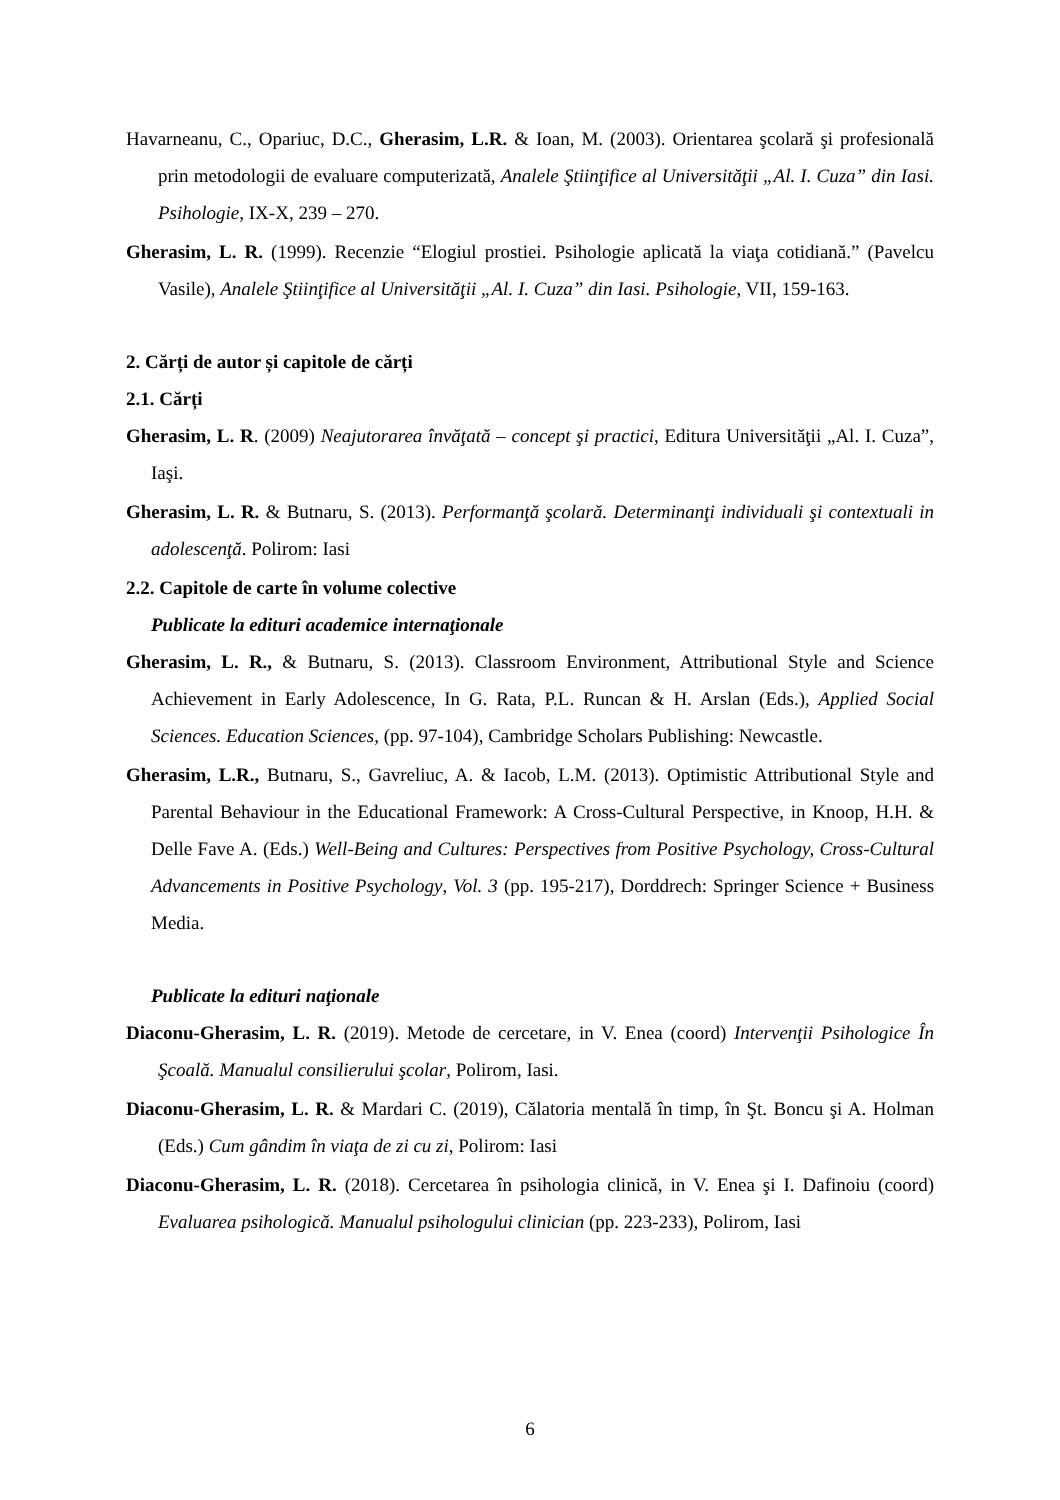Havarneanu, C., Opariuc, D.C., Gherasim, L.R. & Ioan, M. (2003). Orientarea şcolară şi profesională prin metodologii de evaluare computerizată, Analele Ştiinţifice al Universităţii „Al. I. Cuza” din Iasi. Psihologie, IX-X, 239 – 270.
Gherasim, L. R. (1999). Recenzie “Elogiul prostiei. Psihologie aplicată la viaţa cotidiană.” (Pavelcu Vasile), Analele Ştiinţifice al Universităţii „Al. I. Cuza” din Iasi. Psihologie, VII, 159-163.
2. Cărți de autor și capitole de cărți
2.1. Cărți
Gherasim, L. R. (2009) Neajutorarea învăţată – concept şi practici, Editura Universităţii „Al. I. Cuza”, Iaşi.
Gherasim, L. R. & Butnaru, S. (2013). Performanţă şcolară. Determinanţi individuali şi contextuali in adolescenţă. Polirom: Iasi
2.2. Capitole de carte în volume colective
Publicate la edituri academice internaţionale
Gherasim, L. R., & Butnaru, S. (2013). Classroom Environment, Attributional Style and Science Achievement in Early Adolescence, In G. Rata, P.L. Runcan & H. Arslan (Eds.), Applied Social Sciences. Education Sciences, (pp. 97-104), Cambridge Scholars Publishing: Newcastle.
Gherasim, L.R., Butnaru, S., Gavreliuc, A. & Iacob, L.M. (2013). Optimistic Attributional Style and Parental Behaviour in the Educational Framework: A Cross-Cultural Perspective, in Knoop, H.H. & Delle Fave A. (Eds.) Well-Being and Cultures: Perspectives from Positive Psychology, Cross-Cultural Advancements in Positive Psychology, Vol. 3 (pp. 195-217), Dorddrech: Springer Science + Business Media.
Publicate la edituri naţionale
Diaconu-Gherasim, L. R. (2019). Metode de cercetare, in V. Enea (coord) Intervenţii Psihologice În Şcoală. Manualul consilierului şcolar, Polirom, Iasi.
Diaconu-Gherasim, L. R. & Mardari C. (2019), Călatoria mentală în timp, în Şt. Boncu şi A. Holman (Eds.) Cum gândim în viaţa de zi cu zi, Polirom: Iasi
Diaconu-Gherasim, L. R. (2018). Cercetarea în psihologia clinică, in V. Enea şi I. Dafinoiu (coord) Evaluarea psihologică. Manualul psihologului clinician (pp. 223-233), Polirom, Iasi
6